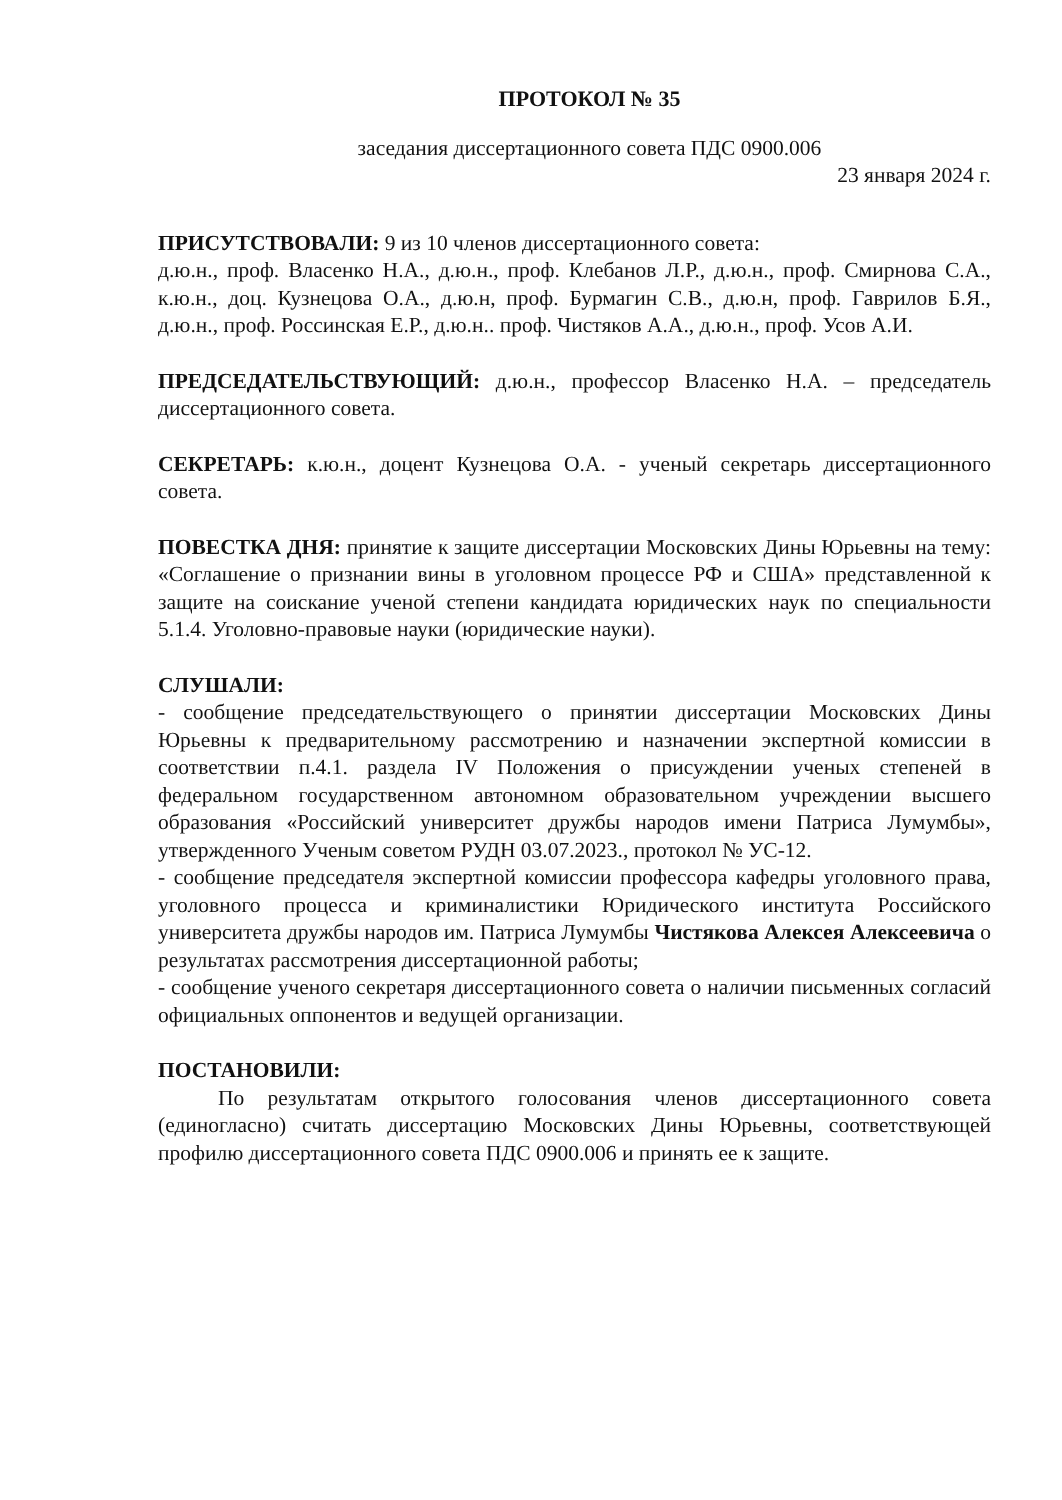ПРОТОКОЛ № 35
заседания диссертационного совета ПДС 0900.006
23 января 2024 г.
ПРИСУТСТВОВАЛИ: 9 из 10 членов диссертационного совета:
д.ю.н., проф. Власенко Н.А., д.ю.н., проф. Клебанов Л.Р., д.ю.н., проф. Смирнова С.А., к.ю.н., доц. Кузнецова О.А., д.ю.н, проф. Бурмагин С.В., д.ю.н, проф. Гаврилов Б.Я., д.ю.н., проф. Россинская Е.Р., д.ю.н.. проф. Чистяков А.А., д.ю.н., проф. Усов А.И.
ПРЕДСЕДАТЕЛЬСТВУЮЩИЙ: д.ю.н., профессор Власенко Н.А. – председатель диссертационного совета.
СЕКРЕТАРЬ: к.ю.н., доцент Кузнецова О.А. - ученый секретарь диссертационного совета.
ПОВЕСТКА ДНЯ: принятие к защите диссертации Московских Дины Юрьевны на тему: «Соглашение о признании вины в уголовном процессе РФ и США» представленной к защите на соискание ученой степени кандидата юридических наук по специальности 5.1.4. Уголовно-правовые науки (юридические науки).
СЛУШАЛИ:
- сообщение председательствующего о принятии диссертации Московских Дины Юрьевны к предварительному рассмотрению и назначении экспертной комиссии в соответствии п.4.1. раздела IV Положения о присуждении ученых степеней в федеральном государственном автономном образовательном учреждении высшего образования «Российский университет дружбы народов имени Патриса Лумумбы», утвержденного Ученым советом РУДН 03.07.2023., протокол № УС-12.
- сообщение председателя экспертной комиссии профессора кафедры уголовного права, уголовного процесса и криминалистики Юридического института Российского университета дружбы народов им. Патриса Лумумбы Чистякова Алексея Алексеевича о результатах рассмотрения диссертационной работы;
- сообщение ученого секретаря диссертационного совета о наличии письменных согласий официальных оппонентов и ведущей организации.
ПОСТАНОВИЛИ:
По результатам открытого голосования членов диссертационного совета (единогласно) считать диссертацию Московских Дины Юрьевны, соответствующей профилю диссертационного совета ПДС 0900.006 и принять ее к защите.